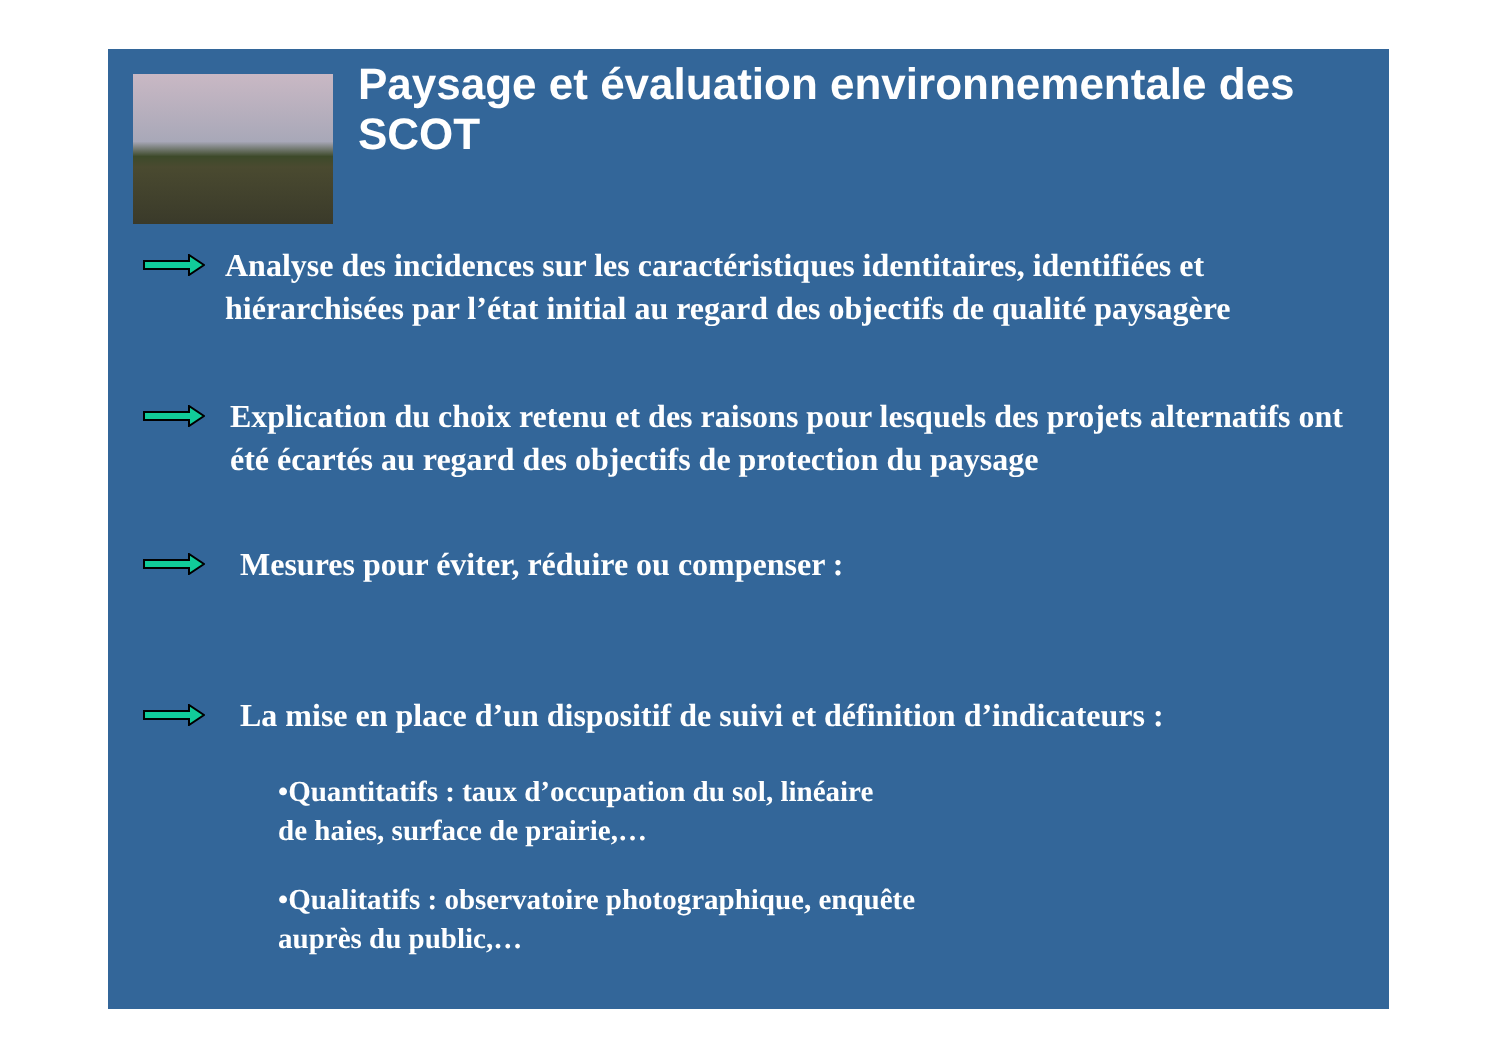Paysage et évaluation environnementale des SCOT
Analyse des incidences sur les caractéristiques identitaires, identifiées et hiérarchisées par l’état initial au regard des objectifs de qualité paysagère
Explication du choix retenu et des raisons pour lesquels des projets alternatifs ont été écartés au regard des objectifs de protection du paysage
Mesures pour éviter, réduire ou compenser :
La mise en place d’un dispositif de suivi et définition d’indicateurs :
•Quantitatifs : taux d’occupation du sol, linéaire
de haies, surface de prairie,…
•Qualitatifs : observatoire photographique, enquête
auprès du public,…